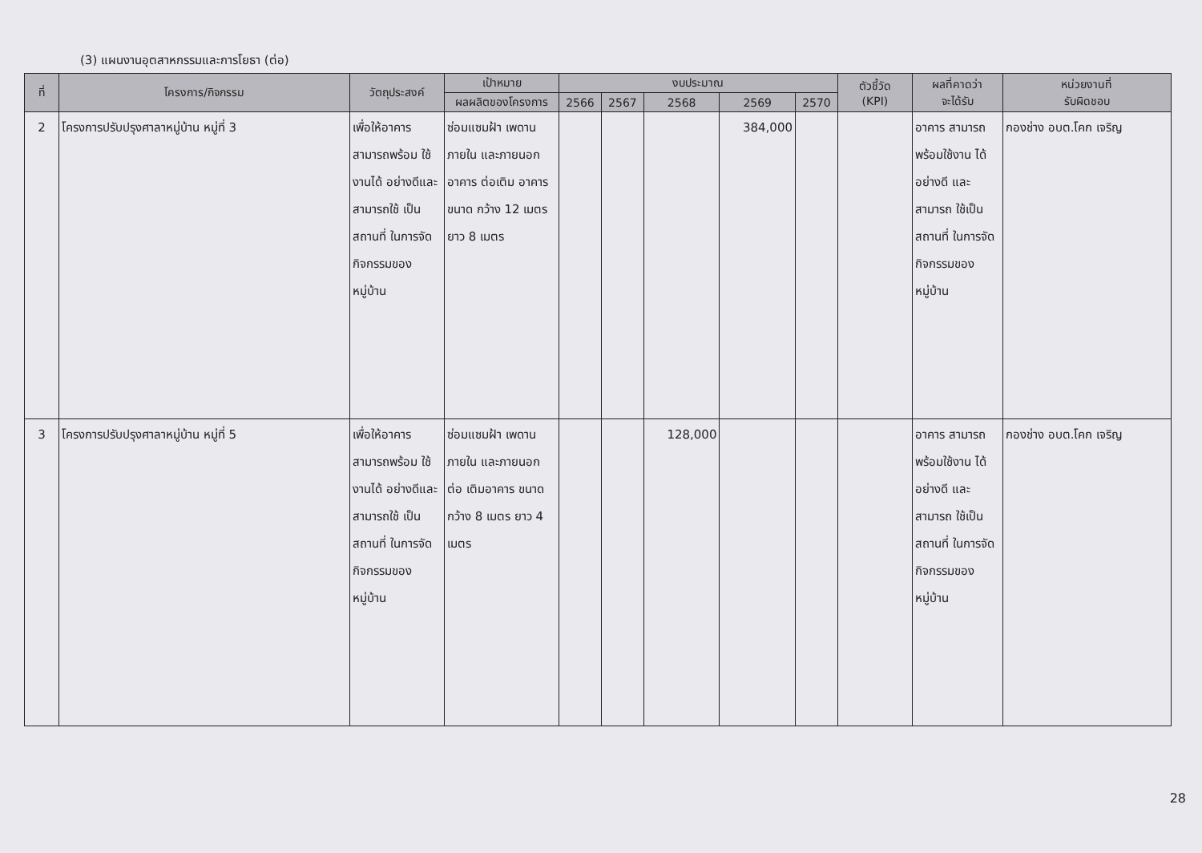(3) แผนงานอุตสาหกรรมและการโยธา (ต่อ)
| ที่ | โครงการ/กิจกรรม | วัตถุประสงค์ | เป้าหมาย | งบประมาณ | | | | | ตัวชี้วัด (KPI) | ผลที่คาดว่า จะได้รับ | หน่วยงานที่ รับผิดชอบ |
| --- | --- | --- | --- | --- | --- | --- | --- | --- | --- | --- | --- |
| | | | ผลผลิตของโครงการ | 2566 | 2567 | 2568 | 2569 | 2570 | | | |
| 2 | โครงการปรับปรุงศาลาหมู่บ้าน หมู่ที่ 3 | เพื่อให้อาคาร สามารถพร้อม ใช้งานได้ อย่างดีและ สามารถใช้ เป็นสถานที่ ในการจัด กิจกรรมของ หมู่บ้าน | ซ่อมแซมฝ้า เพดานภายใน และภายนอก อาคาร ต่อเติม อาคาร ขนาด กว้าง 12 เมตร ยาว 8 เมตร | | | | 384,000 | | | อาคาร สามารถ พร้อมใช้งาน ได้อย่างดี และสามารถ ใช้เป็นสถานที่ ในการจัด กิจกรรมของ หมู่บ้าน | กองช่าง อบต.โคก เจริญ |
| 3 | โครงการปรับปรุงศาลาหมู่บ้าน หมู่ที่ 5 | เพื่อให้อาคาร สามารถพร้อม ใช้งานได้ อย่างดีและ สามารถใช้ เป็นสถานที่ ในการจัด กิจกรรมของ หมู่บ้าน | ซ่อมแซมฝ้า เพดานภายใน และภายนอก ต่อ เติมอาคาร ขนาด กว้าง 8 เมตร ยาว 4 เมตร | | | 128,000 | | | | อาคาร สามารถ พร้อมใช้งาน ได้อย่างดี และสามารถ ใช้เป็นสถานที่ ในการจัด กิจกรรมของ หมู่บ้าน | กองช่าง อบต.โคก เจริญ |
28